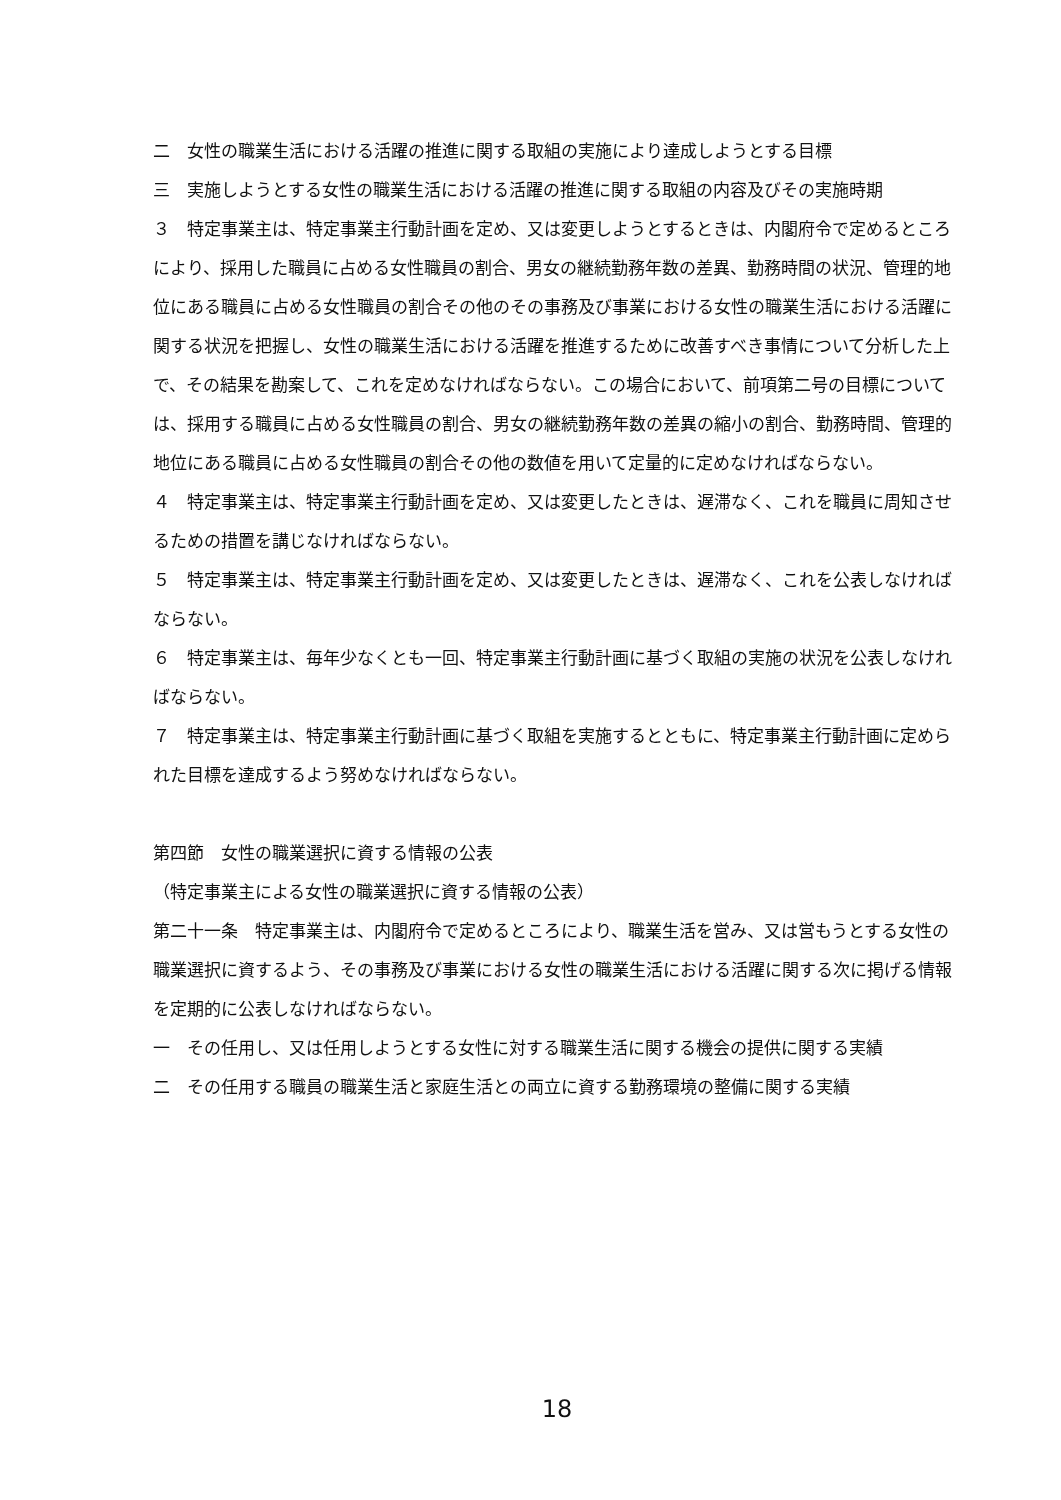二　女性の職業生活における活躍の推進に関する取組の実施により達成しようとする目標
三　実施しようとする女性の職業生活における活躍の推進に関する取組の内容及びその実施時期
３　特定事業主は、特定事業主行動計画を定め、又は変更しようとするときは、内閣府令で定めるところにより、採用した職員に占める女性職員の割合、男女の継続勤務年数の差異、勤務時間の状況、管理的地位にある職員に占める女性職員の割合その他のその事務及び事業における女性の職業生活における活躍に関する状況を把握し、女性の職業生活における活躍を推進するために改善すべき事情について分析した上で、その結果を勘案して、これを定めなければならない。この場合において、前項第二号の目標については、採用する職員に占める女性職員の割合、男女の継続勤務年数の差異の縮小の割合、勤務時間、管理的地位にある職員に占める女性職員の割合その他の数値を用いて定量的に定めなければならない。
４　特定事業主は、特定事業主行動計画を定め、又は変更したときは、遅滞なく、これを職員に周知させるための措置を講じなければならない。
５　特定事業主は、特定事業主行動計画を定め、又は変更したときは、遅滞なく、これを公表しなければならない。
６　特定事業主は、毎年少なくとも一回、特定事業主行動計画に基づく取組の実施の状況を公表しなければならない。
７　特定事業主は、特定事業主行動計画に基づく取組を実施するとともに、特定事業主行動計画に定められた目標を達成するよう努めなければならない。
第四節　女性の職業選択に資する情報の公表
（特定事業主による女性の職業選択に資する情報の公表）
第二十一条　特定事業主は、内閣府令で定めるところにより、職業生活を営み、又は営もうとする女性の職業選択に資するよう、その事務及び事業における女性の職業生活における活躍に関する次に掲げる情報を定期的に公表しなければならない。
一　その任用し、又は任用しようとする女性に対する職業生活に関する機会の提供に関する実績
二　その任用する職員の職業生活と家庭生活との両立に資する勤務環境の整備に関する実績
18